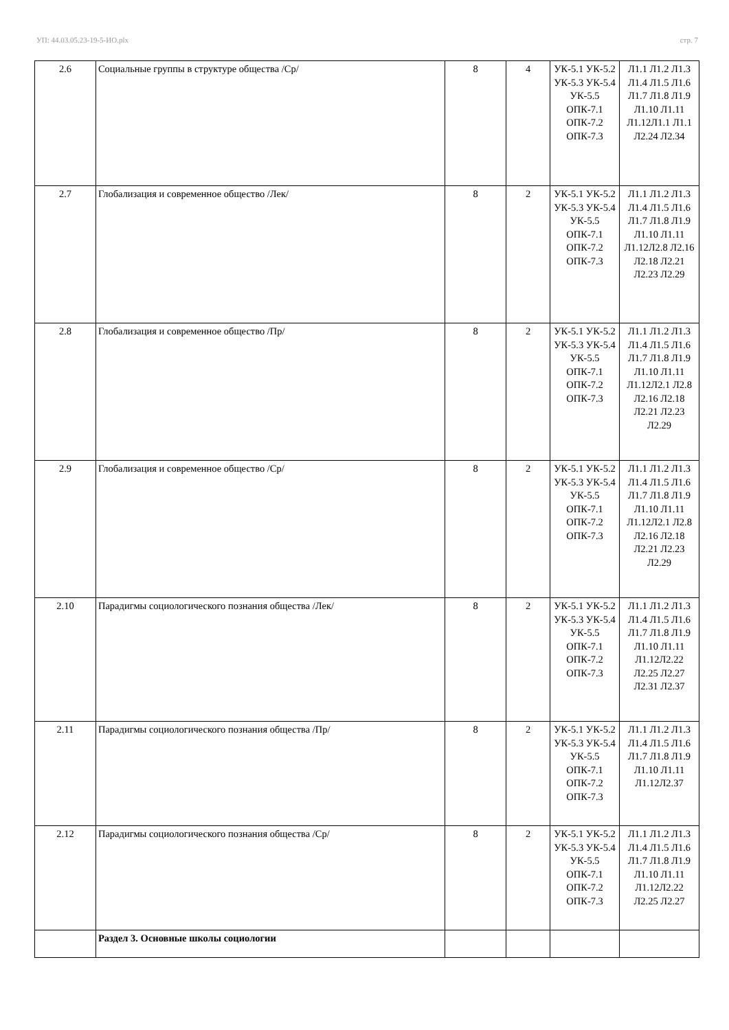УП: 44.03.05.23-19-5-ИО.plx стр. 7
| 2.6 | Социальные группы в структуре общества /Ср/ | 8 | 4 | УК-5.1 УК-5.2 УК-5.3 УК-5.4 УК-5.5 ОПК-7.1 ОПК-7.2 ОПК-7.3 | Л1.1 Л1.2 Л1.3 Л1.4 Л1.5 Л1.6 Л1.7 Л1.8 Л1.9 Л1.10 Л1.11 Л1.12Л1.1 Л1.1 Л2.24 Л2.34 |
| 2.7 | Глобализация и современное общество /Лек/ | 8 | 2 | УК-5.1 УК-5.2 УК-5.3 УК-5.4 УК-5.5 ОПК-7.1 ОПК-7.2 ОПК-7.3 | Л1.1 Л1.2 Л1.3 Л1.4 Л1.5 Л1.6 Л1.7 Л1.8 Л1.9 Л1.10 Л1.11 Л1.12Л2.8 Л2.16 Л2.18 Л2.21 Л2.23 Л2.29 |
| 2.8 | Глобализация и современное общество /Пр/ | 8 | 2 | УК-5.1 УК-5.2 УК-5.3 УК-5.4 УК-5.5 ОПК-7.1 ОПК-7.2 ОПК-7.3 | Л1.1 Л1.2 Л1.3 Л1.4 Л1.5 Л1.6 Л1.7 Л1.8 Л1.9 Л1.10 Л1.11 Л1.12Л2.1 Л2.8 Л2.16 Л2.18 Л2.21 Л2.23 Л2.29 |
| 2.9 | Глобализация и современное общество /Ср/ | 8 | 2 | УК-5.1 УК-5.2 УК-5.3 УК-5.4 УК-5.5 ОПК-7.1 ОПК-7.2 ОПК-7.3 | Л1.1 Л1.2 Л1.3 Л1.4 Л1.5 Л1.6 Л1.7 Л1.8 Л1.9 Л1.10 Л1.11 Л1.12Л2.1 Л2.8 Л2.16 Л2.18 Л2.21 Л2.23 Л2.29 |
| 2.10 | Парадигмы социологического познания общества /Лек/ | 8 | 2 | УК-5.1 УК-5.2 УК-5.3 УК-5.4 УК-5.5 ОПК-7.1 ОПК-7.2 ОПК-7.3 | Л1.1 Л1.2 Л1.3 Л1.4 Л1.5 Л1.6 Л1.7 Л1.8 Л1.9 Л1.10 Л1.11 Л1.12Л2.22 Л2.25 Л2.27 Л2.31 Л2.37 |
| 2.11 | Парадигмы социологического познания общества /Пр/ | 8 | 2 | УК-5.1 УК-5.2 УК-5.3 УК-5.4 УК-5.5 ОПК-7.1 ОПК-7.2 ОПК-7.3 | Л1.1 Л1.2 Л1.3 Л1.4 Л1.5 Л1.6 Л1.7 Л1.8 Л1.9 Л1.10 Л1.11 Л1.12Л2.37 |
| 2.12 | Парадигмы социологического познания общества /Ср/ | 8 | 2 | УК-5.1 УК-5.2 УК-5.3 УК-5.4 УК-5.5 ОПК-7.1 ОПК-7.2 ОПК-7.3 | Л1.1 Л1.2 Л1.3 Л1.4 Л1.5 Л1.6 Л1.7 Л1.8 Л1.9 Л1.10 Л1.11 Л1.12Л2.22 Л2.25 Л2.27 |
| | Раздел 3. Основные школы социологии | | | | |